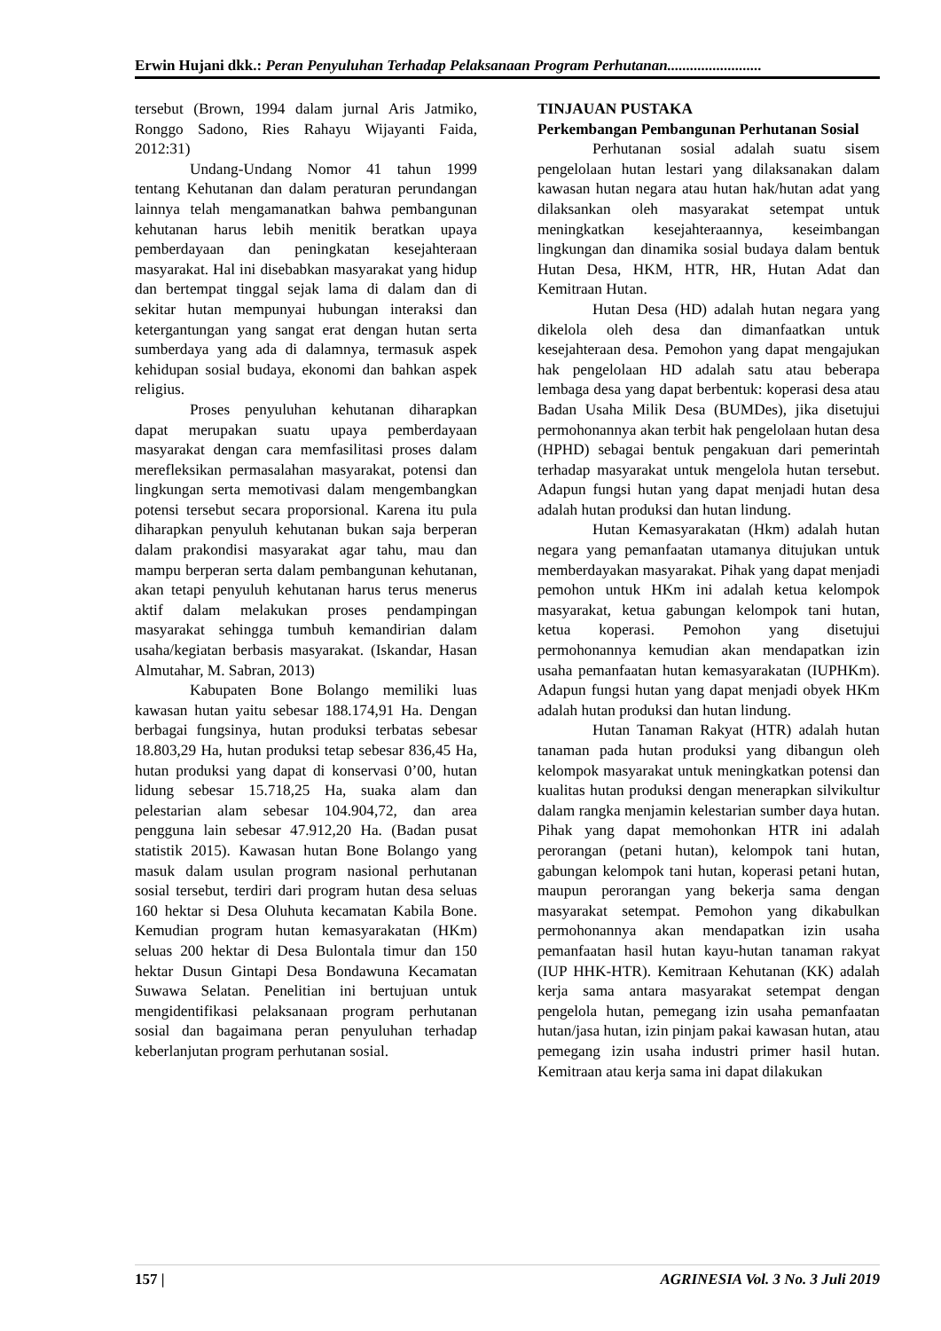Erwin Hujani dkk.: Peran Penyuluhan Terhadap Pelaksanaan Program Perhutanan.........................
tersebut (Brown, 1994 dalam jurnal Aris Jatmiko, Ronggo Sadono, Ries Rahayu Wijayanti Faida, 2012:31)
Undang-Undang Nomor 41 tahun 1999 tentang Kehutanan dan dalam peraturan perundangan lainnya telah mengamanatkan bahwa pembangunan kehutanan harus lebih menitik beratkan upaya pemberdayaan dan peningkatan kesejahteraan masyarakat. Hal ini disebabkan masyarakat yang hidup dan bertempat tinggal sejak lama di dalam dan di sekitar hutan mempunyai hubungan interaksi dan ketergantungan yang sangat erat dengan hutan serta sumberdaya yang ada di dalamnya, termasuk aspek kehidupan sosial budaya, ekonomi dan bahkan aspek religius.
Proses penyuluhan kehutanan diharapkan dapat merupakan suatu upaya pemberdayaan masyarakat dengan cara memfasilitasi proses dalam merefleksikan permasalahan masyarakat, potensi dan lingkungan serta memotivasi dalam mengembangkan potensi tersebut secara proporsional. Karena itu pula diharapkan penyuluh kehutanan bukan saja berperan dalam prakondisi masyarakat agar tahu, mau dan mampu berperan serta dalam pembangunan kehutanan, akan tetapi penyuluh kehutanan harus terus menerus aktif dalam melakukan proses pendampingan masyarakat sehingga tumbuh kemandirian dalam usaha/kegiatan berbasis masyarakat. (Iskandar, Hasan Almutahar, M. Sabran, 2013)
Kabupaten Bone Bolango memiliki luas kawasan hutan yaitu sebesar 188.174,91 Ha. Dengan berbagai fungsinya, hutan produksi terbatas sebesar 18.803,29 Ha, hutan produksi tetap sebesar 836,45 Ha, hutan produksi yang dapat di konservasi 0’00, hutan lidung sebesar 15.718,25 Ha, suaka alam dan pelestarian alam sebesar 104.904,72, dan area pengguna lain sebesar 47.912,20 Ha. (Badan pusat statistik 2015). Kawasan hutan Bone Bolango yang masuk dalam usulan program nasional perhutanan sosial tersebut, terdiri dari program hutan desa seluas 160 hektar si Desa Oluhuta kecamatan Kabila Bone. Kemudian program hutan kemasyarakatan (HKm) seluas 200 hektar di Desa Bulontala timur dan 150 hektar Dusun Gintapi Desa Bondawuna Kecamatan Suwawa Selatan. Penelitian ini bertujuan untuk mengidentifikasi pelaksanaan program perhutanan sosial dan bagaimana peran penyuluhan terhadap keberlanjutan program perhutanan sosial.
TINJAUAN PUSTAKA
Perkembangan Pembangunan Perhutanan Sosial
Perhutanan sosial adalah suatu sisem pengelolaan hutan lestari yang dilaksanakan dalam kawasan hutan negara atau hutan hak/hutan adat yang dilaksankan oleh masyarakat setempat untuk meningkatkan kesejahteraannya, keseimbangan lingkungan dan dinamika sosial budaya dalam bentuk Hutan Desa, HKM, HTR, HR, Hutan Adat dan Kemitraan Hutan.
Hutan Desa (HD) adalah hutan negara yang dikelola oleh desa dan dimanfaatkan untuk kesejahteraan desa. Pemohon yang dapat mengajukan hak pengelolaan HD adalah satu atau beberapa lembaga desa yang dapat berbentuk: koperasi desa atau Badan Usaha Milik Desa (BUMDes), jika disetujui permohonannya akan terbit hak pengelolaan hutan desa (HPHD) sebagai bentuk pengakuan dari pemerintah terhadap masyarakat untuk mengelola hutan tersebut. Adapun fungsi hutan yang dapat menjadi hutan desa adalah hutan produksi dan hutan lindung.
Hutan Kemasyarakatan (Hkm) adalah hutan negara yang pemanfaatan utamanya ditujukan untuk memberdayakan masyarakat. Pihak yang dapat menjadi pemohon untuk HKm ini adalah ketua kelompok masyarakat, ketua gabungan kelompok tani hutan, ketua koperasi. Pemohon yang disetujui permohonannya kemudian akan mendapatkan izin usaha pemanfaatan hutan kemasyarakatan (IUPHKm). Adapun fungsi hutan yang dapat menjadi obyek HKm adalah hutan produksi dan hutan lindung.
Hutan Tanaman Rakyat (HTR) adalah hutan tanaman pada hutan produksi yang dibangun oleh kelompok masyarakat untuk meningkatkan potensi dan kualitas hutan produksi dengan menerapkan silvikultur dalam rangka menjamin kelestarian sumber daya hutan. Pihak yang dapat memohonkan HTR ini adalah perorangan (petani hutan), kelompok tani hutan, gabungan kelompok tani hutan, koperasi petani hutan, maupun perorangan yang bekerja sama dengan masyarakat setempat. Pemohon yang dikabulkan permohonannya akan mendapatkan izin usaha pemanfaatan hasil hutan kayu-hutan tanaman rakyat (IUP HHK-HTR). Kemitraan Kehutanan (KK) adalah kerja sama antara masyarakat setempat dengan pengelola hutan, pemegang izin usaha pemanfaatan hutan/jasa hutan, izin pinjam pakai kawasan hutan, atau pemegang izin usaha industri primer hasil hutan. Kemitraan atau kerja sama ini dapat dilakukan
157 | AGRINESIA Vol. 3 No. 3 Juli 2019